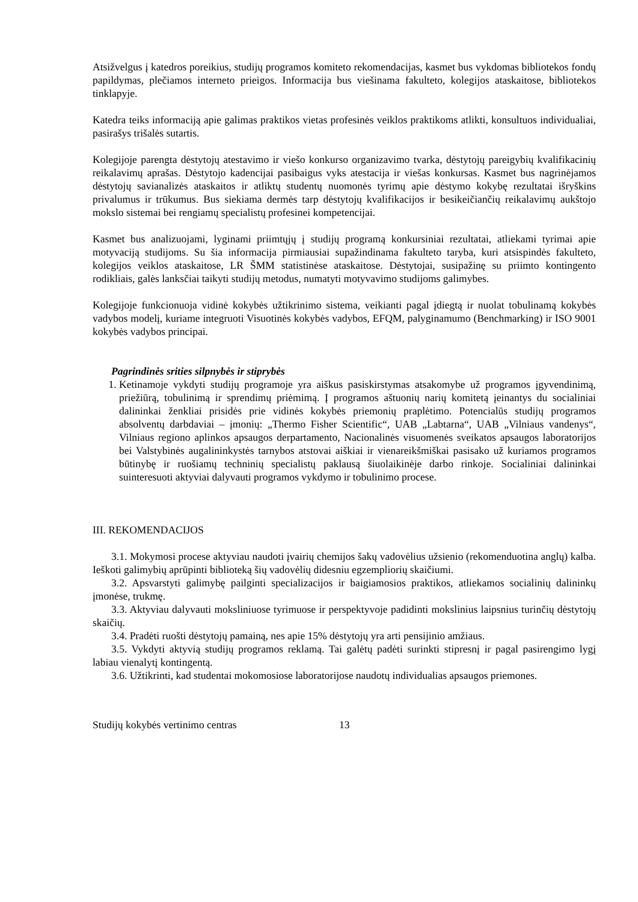Atsižvelgus į katedros poreikius, studijų programos komiteto rekomendacijas, kasmet bus vykdomas bibliotekos fondų papildymas, plečiamos interneto prieigos. Informacija bus viešinama fakulteto, kolegijos ataskaitose, bibliotekos tinklapyje.
Katedra teiks informaciją apie galimas praktikos vietas profesinės veiklos praktikoms atlikti, konsultuos individualiai, pasirašys trišalės sutartis.
Kolegijoje parengta dėstytojų atestavimo ir viešo konkurso organizavimo tvarka, dėstytojų pareigybių kvalifikacinių reikalavimų aprašas. Dėstytojo kadencijai pasibaigus vyks atestacija ir viešas konkursas. Kasmet bus nagrinėjamos dėstytojų savianalizės ataskaitos ir atliktų studentų nuomonės tyrimų apie dėstymo kokybę rezultatai išryškins privalumus ir trūkumus. Bus siekiama dermės tarp dėstytojų kvalifikacijos ir besikeičiančių reikalavimų aukštojo mokslo sistemai bei rengiamų specialistų profesinei kompetencijai.
Kasmet bus analizuojami, lyginami priimtųjų į studijų programą konkursiniai rezultatai, atliekami tyrimai apie motyvaciją studijoms. Su šia informacija pirmiausiai supažindinama fakulteto taryba, kuri atsispindės fakulteto, kolegijos veiklos ataskaitose, LR ŠMM statistinėse ataskaitose. Dėstytojai, susipažinę su priimto kontingento rodikliais, galės lanksčiai taikyti studijų metodus, numatyti motyvavimo studijoms galimybes.
Kolegijoje funkcionuoja vidinė kokybės užtikrinimo sistema, veikianti pagal įdiegtą ir nuolat tobulinamą kokybės vadybos modelį, kuriame integruoti Visuotinės kokybės vadybos, EFQM, palyginamumo (Benchmarking) ir ISO 9001 kokybės vadybos principai.
Pagrindinės srities silpnybės ir stiprybės
1. Ketinamoje vykdyti studijų programoje yra aiškus pasiskirstymas atsakomybe už programos įgyvendinimą, priežiūrą, tobulinimą ir sprendimų priėmimą. Į programos aštuonių narių komitetą įeinantys du socialiniai dalininkai ženkliai prisidės prie vidinės kokybės priemonių praplėtimo. Potencialūs studijų programos absolventų darbdaviai – įmonių: „Thermo Fisher Scientific“, UAB „Labtarna“, UAB „Vilniaus vandenys“, Vilniaus regiono aplinkos apsaugos derpartamento, Nacionalinės visuomenės sveikatos apsaugos laboratorijos bei Valstybinės augalininkystės tarnybos atstovai aiškiai ir vienareikšmiškai pasisako už kuriamos programos būtinybę ir ruošiamų techninių specialistų paklausą šiuolaikinėje darbo rinkoje. Socialiniai dalininkai suinteresuoti aktyviai dalyvauti programos vykdymo ir tobulinimo procese.
III. REKOMENDACIJOS
3.1. Mokymosi procese aktyviau naudoti įvairių chemijos šakų vadovėlius užsienio (rekomenduotina anglų) kalba. Ieškoti galimybių aprūpinti biblioteką šių vadovėlių didesniu egzempliorių skaičiumi.
3.2. Apsvarstyti galimybę pailginti specializacijos ir baigiamosios praktikos, atliekamos socialinių dalininkų įmonėse, trukmę.
3.3. Aktyviau dalyvauti moksliniuose tyrimuose ir perspektyvoje padidinti mokslinius laipsnius turinčių dėstytojų skaičių.
3.4. Pradėti ruošti dėstytojų pamainą, nes apie 15% dėstytojų yra arti pensijinio amžiaus.
3.5. Vykdyti aktyvią studijų programos reklamą. Tai galėtų padėti surinkti stipresnį ir pagal pasirengimo lygį labiau vienalytį kontingentą.
3.6. Užtikrinti, kad studentai mokomosiose laboratorijose naudotų individualias apsaugos priemones.
Studijų kokybės vertinimo centras 13